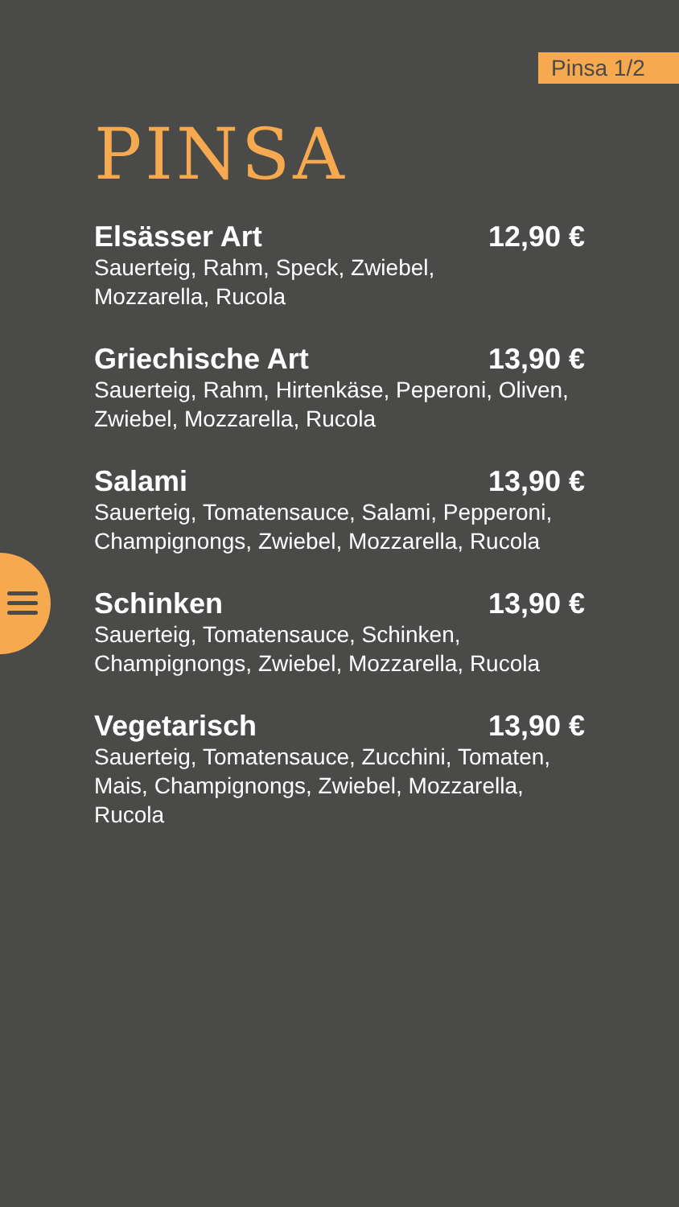Pinsa 1/2
PINSA
Elsässer Art 12,90 €
Sauerteig, Rahm, Speck, Zwiebel,
Mozzarella, Rucola
Griechische Art 13,90 €
Sauerteig, Rahm, Hirtenkäse, Peperoni, Oliven,
Zwiebel, Mozzarella, Rucola
Salami 13,90 €
Sauerteig, Tomatensauce, Salami, Pepperoni,
Champignongs, Zwiebel, Mozzarella, Rucola
Schinken 13,90 €
Sauerteig, Tomatensauce, Schinken,
Champignongs, Zwiebel, Mozzarella, Rucola
Vegetarisch 13,90 €
Sauerteig, Tomatensauce, Zucchini, Tomaten,
Mais, Champignongs, Zwiebel, Mozzarella, Rucola